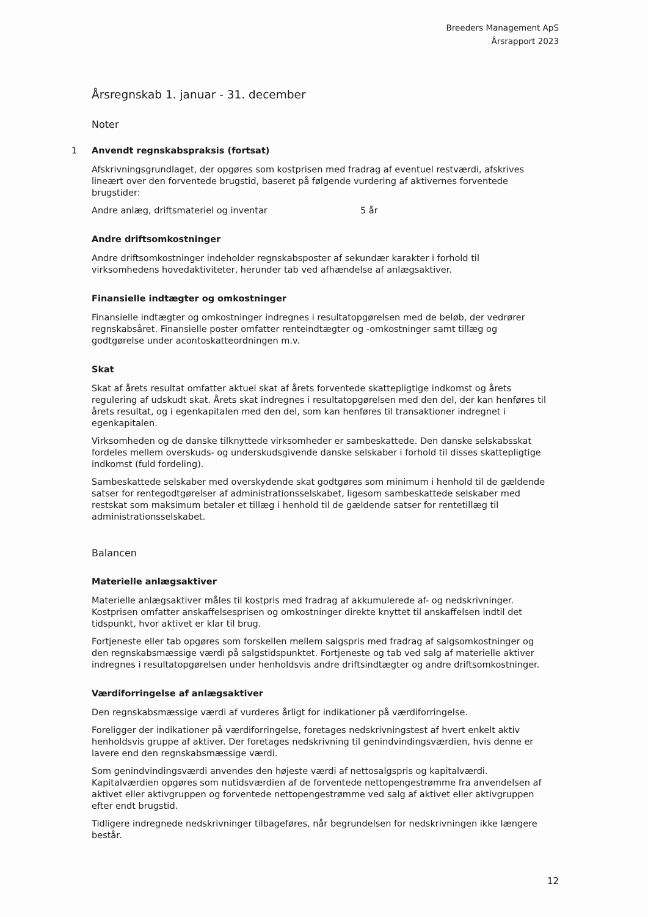Breeders Management ApS
Årsrapport 2023
Årsregnskab 1. januar - 31. december
Noter
1 Anvendt regnskabspraksis (fortsat)
Afskrivningsgrundlaget, der opgøres som kostprisen med fradrag af eventuel restværdi, afskrives lineært over den forventede brugstid, baseret på følgende vurdering af aktivernes forventede brugstider:
Andre anlæg, driftsmateriel og inventar 5 år
Andre driftsomkostninger
Andre driftsomkostninger indeholder regnskabsposter af sekundær karakter i forhold til virksomhedens hovedaktiviteter, herunder tab ved afhændelse af anlægsaktiver.
Finansielle indtægter og omkostninger
Finansielle indtægter og omkostninger indregnes i resultatopgørelsen med de beløb, der vedrører regnskabsåret. Finansielle poster omfatter renteindtægter og -omkostninger samt tillæg og godtgørelse under acontoskatteordningen m.v.
Skat
Skat af årets resultat omfatter aktuel skat af årets forventede skattepligtige indkomst og årets regulering af udskudt skat. Årets skat indregnes i resultatopgørelsen med den del, der kan henføres til årets resultat, og i egenkapitalen med den del, som kan henføres til transaktioner indregnet i egenkapitalen.
Virksomheden og de danske tilknyttede virksomheder er sambeskattede. Den danske selskabsskat fordeles mellem overskuds- og underskudsgivende danske selskaber i forhold til disses skattepligtige indkomst (fuld fordeling).
Sambeskattede selskaber med overskydende skat godtgøres som minimum i henhold til de gældende satser for rentegodtgørelser af administrationsselskabet, ligesom sambeskattede selskaber med restskat som maksimum betaler et tillæg i henhold til de gældende satser for rentetillæg til administrationsselskabet.
Balancen
Materielle anlægsaktiver
Materielle anlægsaktiver måles til kostpris med fradrag af akkumulerede af- og nedskrivninger. Kostprisen omfatter anskaffelsesprisen og omkostninger direkte knyttet til anskaffelsen indtil det tidspunkt, hvor aktivet er klar til brug.
Fortjeneste eller tab opgøres som forskellen mellem salgspris med fradrag af salgsomkostninger og den regnskabsmæssige værdi på salgstidspunktet. Fortjeneste og tab ved salg af materielle aktiver indregnes i resultatopgørelsen under henholdsvis andre driftsindtægter og andre driftsomkostninger.
Værdiforringelse af anlægsaktiver
Den regnskabsmæssige værdi af vurderes årligt for indikationer på værdiforringelse.
Foreligger der indikationer på værdiforringelse, foretages nedskrivningstest af hvert enkelt aktiv henholdsvis gruppe af aktiver. Der foretages nedskrivning til genindvindingsværdien, hvis denne er lavere end den regnskabsmæssige værdi.
Som genindvindingsværdi anvendes den højeste værdi af nettosalgspris og kapitalværdi. Kapitalværdien opgøres som nutidsværdien af de forventede nettopengestrømme fra anvendelsen af aktivet eller aktivgruppen og forventede nettopengestrømme ved salg af aktivet eller aktivgruppen efter endt brugstid.
Tidligere indregnede nedskrivninger tilbageføres, når begrundelsen for nedskrivningen ikke længere består.
12